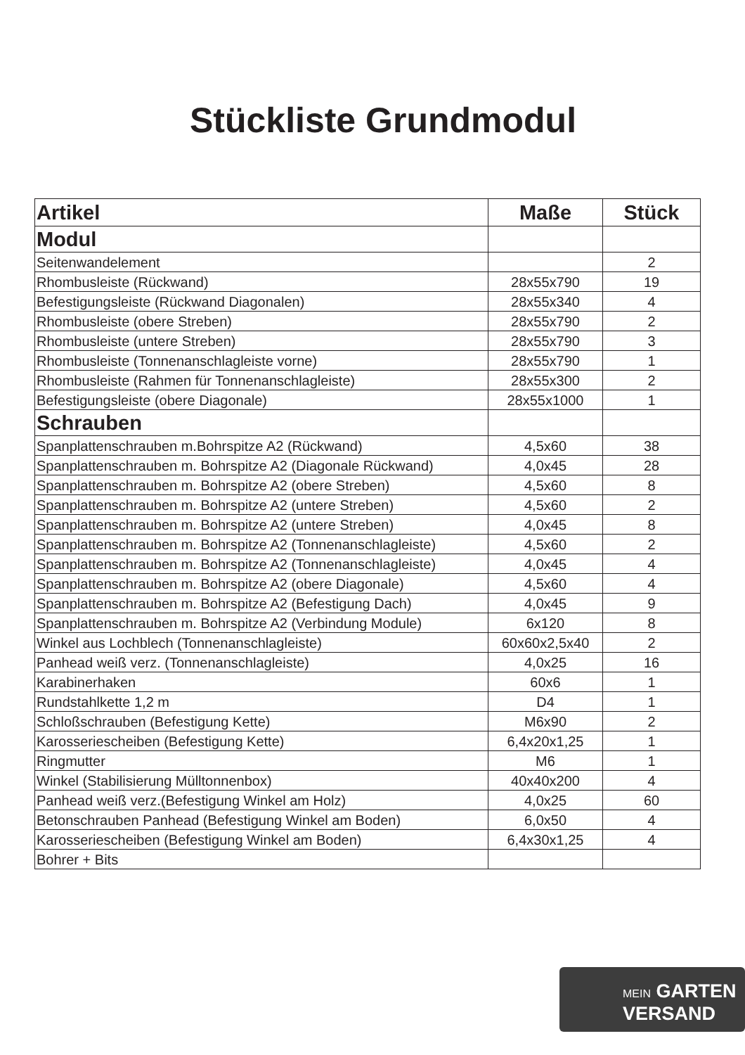Stückliste Grundmodul
| Artikel | Maße | Stück |
| --- | --- | --- |
| Modul | | |
| Seitenwandelement | | 2 |
| Rhombusleiste (Rückwand) | 28x55x790 | 19 |
| Befestigungsleiste (Rückwand Diagonalen) | 28x55x340 | 4 |
| Rhombusleiste (obere Streben) | 28x55x790 | 2 |
| Rhombusleiste (untere Streben) | 28x55x790 | 3 |
| Rhombusleiste (Tonnenanschlagleiste vorne) | 28x55x790 | 1 |
| Rhombusleiste (Rahmen für Tonnenanschlagleiste) | 28x55x300 | 2 |
| Befestigungsleiste (obere Diagonale) | 28x55x1000 | 1 |
| Schrauben | | |
| Spanplattenschrauben m.Bohrspitze A2 (Rückwand) | 4,5x60 | 38 |
| Spanplattenschrauben m. Bohrspitze A2 (Diagonale Rückwand) | 4,0x45 | 28 |
| Spanplattenschrauben m. Bohrspitze A2 (obere Streben) | 4,5x60 | 8 |
| Spanplattenschrauben m. Bohrspitze A2 (untere Streben) | 4,5x60 | 2 |
| Spanplattenschrauben m. Bohrspitze A2 (untere Streben) | 4,0x45 | 8 |
| Spanplattenschrauben m. Bohrspitze A2 (Tonnenanschlagleiste) | 4,5x60 | 2 |
| Spanplattenschrauben m. Bohrspitze A2 (Tonnenanschlagleiste) | 4,0x45 | 4 |
| Spanplattenschrauben m. Bohrspitze A2 (obere Diagonale) | 4,5x60 | 4 |
| Spanplattenschrauben m. Bohrspitze A2 (Befestigung Dach) | 4,0x45 | 9 |
| Spanplattenschrauben m. Bohrspitze A2 (Verbindung Module) | 6x120 | 8 |
| Winkel aus Lochblech (Tonnenanschlagleiste) | 60x60x2,5x40 | 2 |
| Panhead weiß verz. (Tonnenanschlagleiste) | 4,0x25 | 16 |
| Karabinerhaken | 60x6 | 1 |
| Rundstahlkette 1,2 m | D4 | 1 |
| Schloßschrauben (Befestigung Kette) | M6x90 | 2 |
| Karosseriescheiben (Befestigung Kette) | 6,4x20x1,25 | 1 |
| Ringmutter | M6 | 1 |
| Winkel (Stabilisierung Mülltonnenbox) | 40x40x200 | 4 |
| Panhead weiß verz.(Befestigung Winkel am Holz) | 4,0x25 | 60 |
| Betonschrauben Panhead (Befestigung Winkel am Boden) | 6,0x50 | 4 |
| Karosseriescheiben (Befestigung Winkel am Boden) | 6,4x30x1,25 | 4 |
| Bohrer + Bits | | |
MEIN GARTEN
VERSAND